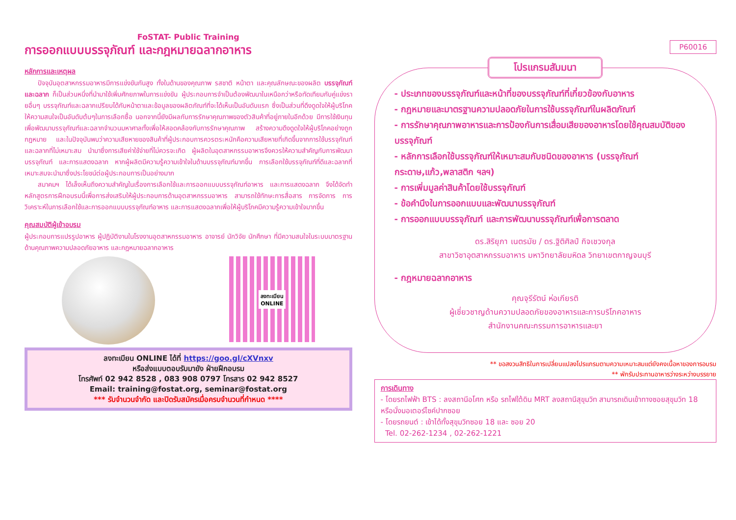FoSTAT- Public Training
การออกแบบบรรจุภัณฑ์ และกฎหมายฉลากอาหาร
หลักการและเหตุผล
  ปัจจุบันอุตสาหกรรมอาหารมีการแข่งขันกันสูง ทั้งในด้านของคุณภาพ รสชาติ หน้าตา และคุณลักษณะของผลิต บรรจุภัณฑ์และฉลาก ก็เป็นส่วนหนึ่งที่นำมาใช้เพิ่มศักยภาพในการแข่งขัน ผู้ประกอบการจำเป็นต้องพัฒนาในเหนือกว่าหรือทัดเทียมกับคู่แข่งรายอื่นๆ บรรจุภัณฑ์และฉลากเปรียบได้กับหน้าตาและข้อมูลของผลิตภัณฑ์ที่จะได้เห็นเป็นอันดับแรก ซึ่งเป็นส่วนที่ดึงดูดใจให้ผู้บริโภคให้ความสนใจเป็นอันดับต้นๆในการเลือกซื้อ นอกจากนี้ยังมีผลกับการรักษาคุณภาพของตัวสินค้าที่อยู่ภายในอีกด้วย มีการใช้เงินทุนเพื่อพัฒนาบรรจุภัณฑ์และฉลากจำนวนมหาศาลทั้งเพื่อให้สอดคล้องกับการรักษาคุณภาพ สร้างความดึงดูดใจให้ผู้บริโภคอย่างถูกกฎหมาย และในปัจจุบันพบว่าความเสียหายของสินค้าที่ผู้ประกอบการควรตระหนักคือความเสียหายที่เกิดขึ้นจากการใช้บรรจุภัณฑ์และฉลากที่ไม่เหมาะสม นำมาซึ่งการเสียค่าใช้จ่ายที่ไม่ควรจะเกิด ผู้ผลิตในอุตสาหกรรมอาหารจึงควรให้ความสำคัญกับการพัฒนาบรรจุภัณฑ์ และการแสดงฉลาก หากผู้ผลิตมีความรู้ความเข้าใจในด้านบรรจุภัณฑ์มากขึ้น การเลือกใช้บรรจุภัณฑ์ที่ดีและฉลากที่เหมาะสมจะนำมาซึ่งประโยชน์ต่อผู้ประกอบการเป็นอย่างมาก
  สมาคมฯ ได้เล็งเห็นถึงความสำคัญในเรื่องการเลือกใช้และการออกแบบบรรจุภัณฑ์อาหาร และการแสดงฉลาก จึงได้จัดทำหลักสูตรการฝึกอบรมนี้เพื่อการส่งเสริมให้ผู้ประกอบการด้านอุตสาหกรรมอาหาร สามารถใช้ทักษะการสื่อสาร การจัดการ การวิเคราะห์ในการเลือกใช้และการออกแบบบรรจุภัณฑ์อาหาร และการแสดงฉลากเพื่อให้ผู้บริโภคมีความรู้ความเข้าใจมากขึ้น
คุณสมบัติผู้เข้าอบรม
ผู้ประกอบการแปรรูปอาหาร ผู้ปฏิบัติงานในโรงงานอุตสาหกรรมอาหาร อาจารย์ นักวิจัย นักศึกษา ที่มีความสนใจในระบบมาตรฐานด้านคุณภาพความปลอดภัยอาหาร และกฎหมายฉลากอาหาร
ลงทะเบียน
ONLINE
ลงทะเบียน ONLINE ได้ที่ https://goo.gl/cXVnxv
หรือส่งแบบตอบรับมายัง ฝ่ายฝึกอบรม
โทรศัพท์ 02 942 8528 , 083 908 0797 โทรสาร 02 942 8527
Email: training@fostat.org, seminar@fostat.org
*** รับจำนวนจำกัด และปิดรับสมัครเมื่อครบจำนวนที่กำหนด ****
P60016
โปรแกรมสัมมนา
- ประเภทของบรรจุภัณฑ์และหน้าที่ของบรรจุภัณฑ์ที่เกี่ยวข้องกับอาหาร
- กฎหมายและมาตรฐานความปลอดภัยในการใช้บรรจุภัณฑ์ในผลิตภัณฑ์
- การรักษาคุณภาพอาหารและการป้องกันการเสื่อมเสียของอาหารโดยใช้คุณสมบัติของบรรจุภัณฑ์
- หลักการเลือกใช้บรรจุภัณฑ์ให้เหมาะสมกับชนิดของอาหาร (บรรจุภัณฑ์กระดาษ,แก้ว,พลาสติก ฯลฯ)
- การเพิ่มมูลค่าสินค้าโดยใช้บรรจุภัณฑ์
- ข้อคำนึงในการออกแบบและพัฒนาบรรจุภัณฑ์
- การออกแบบบรรจุภัณฑ์ และการพัฒนาบรรจุภัณฑ์เพื่อการตลาด
ดร.สิริยุภา เนตรมัย / ดร.ฐิติศิลป์ กิจเชวงกุล
สาขาวิชาอุตสาหกรรมอาหาร มหาวิทยาลัยมหิดล วิทยาเขตกาญจนบุรี
- กฎหมายฉลากอาหาร
คุณจุรีรัตน์ ห่อเกียรติ
ผู้เชี่ยวชาญด้านความปลอดภัยของอาหารและการบริโภคอาหาร
สำนักงานคณะกรรมการอาหารและยา
** ขอสงวนสิทธิในการเปลี่ยนแปลงโปรแกรมตามความเหมาะสมแต่ยังคงเนื้อหาของการอบรม
** พักรับประทานอาหารว่างระหว่างบรรยาย
การเดินทาง
- โดยรถไฟฟ้า BTS : ลงสถานีอโศก หรือ รถไฟใต้ดิน MRT ลงสถานีสุขุมวิท สามารถเดินเข้าทางซอยสุขุมวิท 18 หรือนั่งมอเตอร์ไซค์ปากซอย
- โดยรถยนต์ : เข้าได้ทั้งสุขุมวิทซอย 18 และ ซอย 20
Tel. 02-262-1234 , 02-262-1221